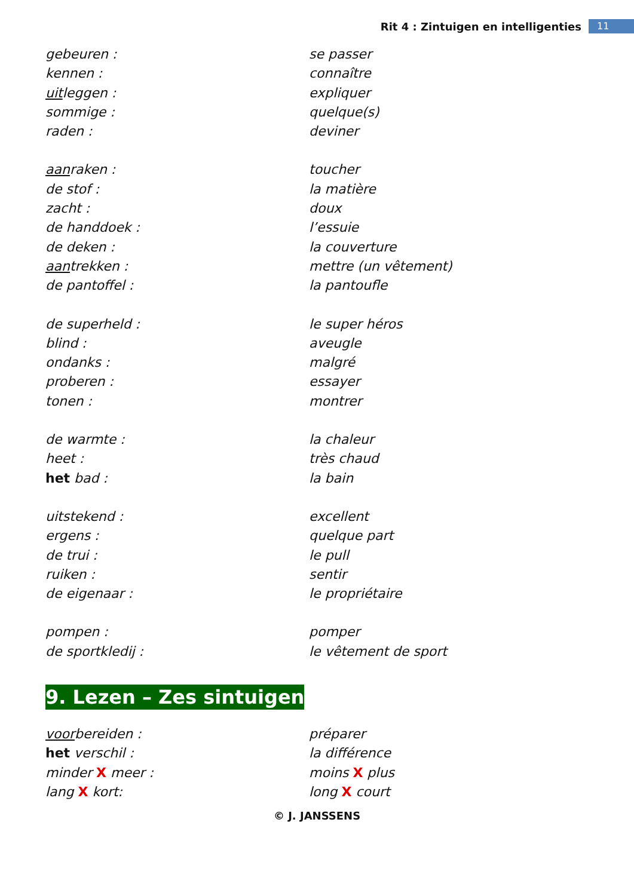Rit 4 : Zintuigen en intelligenties 11
| gebeuren : | se passer |
| kennen : | connaître |
| uit leggen : | expliquer |
| sommige : | quelque(s) |
| raden : | deviner |
| aan raken : | toucher |
| de stof : | la matière |
| zacht : | doux |
| de handdoek : | l’essuie |
| de deken : | la couverture |
| aan trekken : | mettre (un vêtement) |
| de pantoffel : | la pantoufle |
| de superheld : | le super héros |
| blind : | aveugle |
| ondanks : | malgré |
| proberen : | essayer |
| tonen : | montrer |
| de warmte : | la chaleur |
| heet : | très chaud |
| het bad : | la bain |
| uitstekend : | excellent |
| ergens : | quelque part |
| de trui : | le pull |
| ruiken : | sentir |
| de eigenaar : | le propriétaire |
| pompen : | pomper |
| de sportkledij : | le vêtement de sport |
9. Lezen – Zes sintuigen
| voor bereiden : | préparer |
| het verschil : | la différence |
| minder X meer : | moins X plus |
| lang X kort: | long X court |
© J. JANSSENS